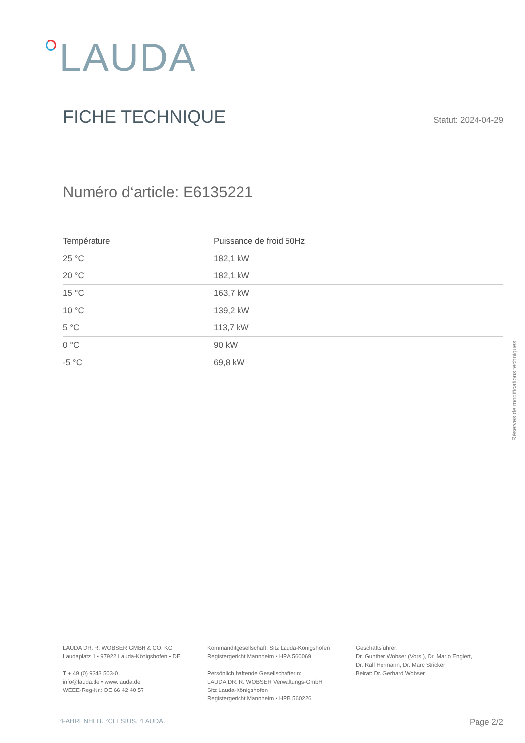LAUDA
FICHE TECHNIQUE
Statut: 2024-04-29
Numéro d‘article: E6135221
| Température | Puissance de froid 50Hz |
| --- | --- |
| 25 °C | 182,1 kW |
| 20 °C | 182,1 kW |
| 15 °C | 163,7 kW |
| 10 °C | 139,2 kW |
| 5 °C | 113,7 kW |
| 0 °C | 90 kW |
| -5 °C | 69,8 kW |
Réserves de modifications techniques
LAUDA DR. R. WOBSER GMBH & CO. KG
Laudaplatz 1 • 97922 Lauda-Königshofen • DE
T + 49 (0) 9343 503-0
info@lauda.de • www.lauda.de
WEEE-Reg-Nr.: DE 66 42 40 57
Kommanditgesellschaft: Sitz Lauda-Königshofen
Registergericht Mannheim • HRA 560069
Persönlich haftende Gesellschafterin:
LAUDA DR. R. WOBSER Verwaltungs-GmbH
Sitz Lauda-Königshofen
Registergericht Mannheim • HRB 560226
Geschäftsführer:
Dr. Gunther Wobser (Vors.), Dr. Mario Englert,
Dr. Ralf Hermann, Dr. Marc Stricker
Beirat: Dr. Gerhard Wobser
°FAHRENHEIT. °CELSIUS. °LAUDA. Page 2/2